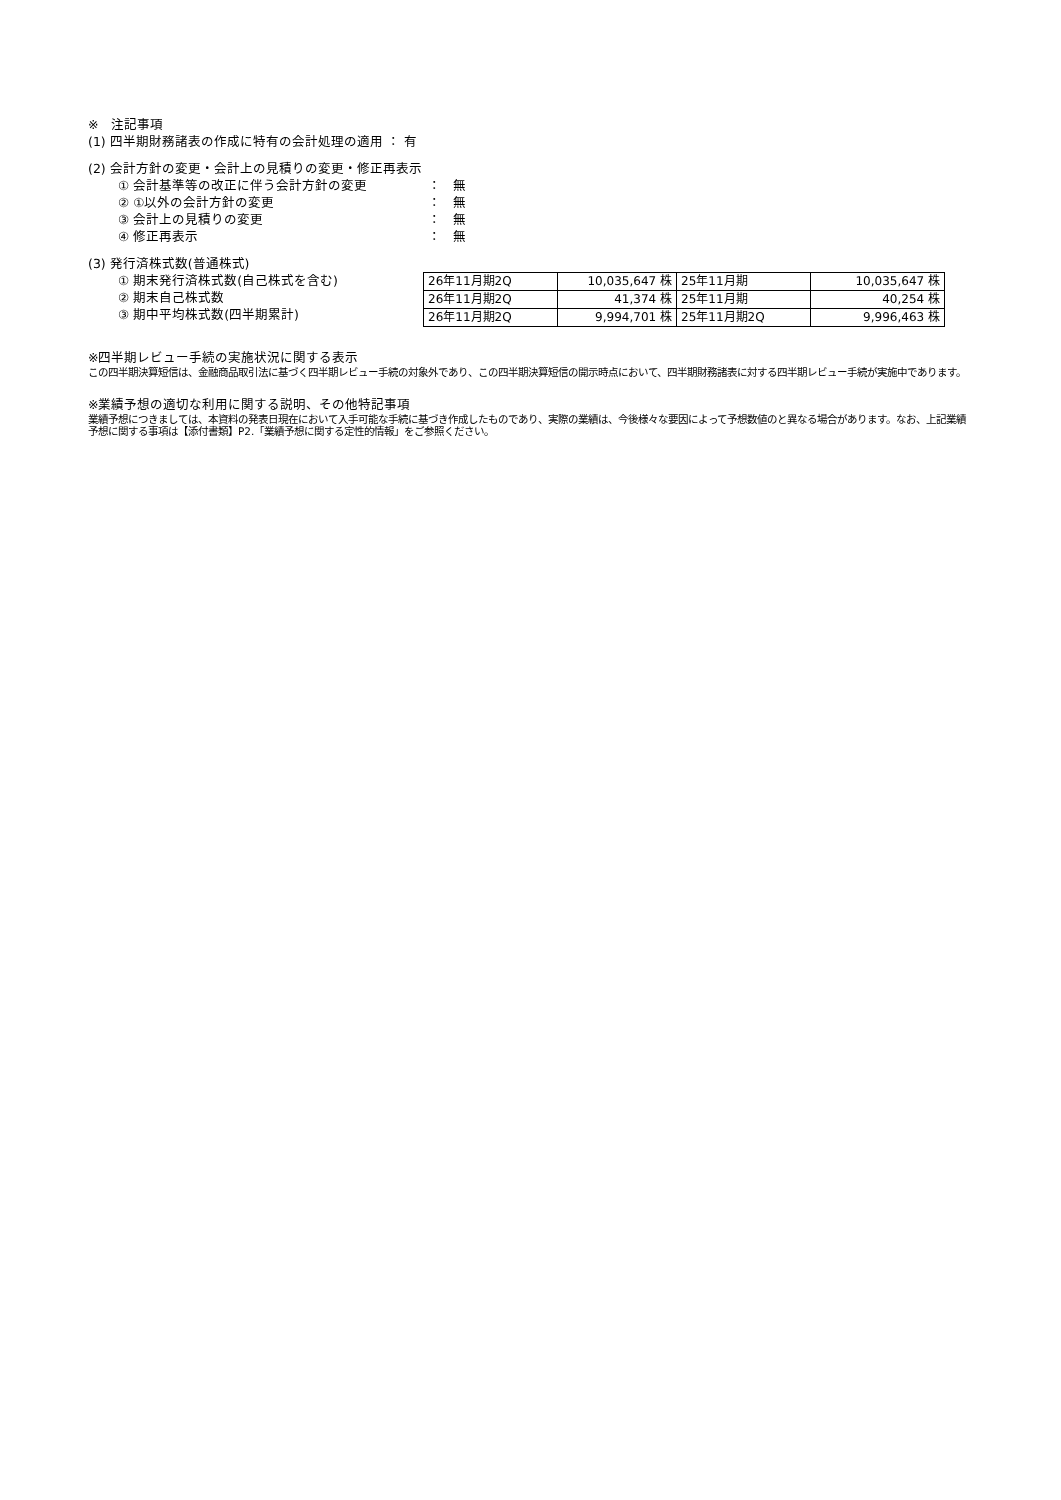※　注記事項
(1) 四半期財務諸表の作成に特有の会計処理の適用 ： 有
(2) 会計方針の変更・会計上の見積りの変更・修正再表示
① 会計基準等の改正に伴う会計方針の変更 ： 無
② ①以外の会計方針の変更 ： 無
③ 会計上の見積りの変更 ： 無
④ 修正再表示 ： 無
(3) 発行済株式数(普通株式)
① 期末発行済株式数(自己株式を含む)
② 期末自己株式数
③ 期中平均株式数(四半期累計)
| 26年11月期2Q | 10,035,647 株 | 25年11月期 | 10,035,647 株 |
| 26年11月期2Q | 41,374 株 | 25年11月期 | 40,254 株 |
| 26年11月期2Q | 9,994,701 株 | 25年11月期2Q | 9,996,463 株 |
※四半期レビュー手続の実施状況に関する表示
この四半期決算短信は、金融商品取引法に基づく四半期レビュー手続の対象外であり、この四半期決算短信の開示時点において、四半期財務諸表に対する四半期レビュー手続が実施中であります。
※業績予想の適切な利用に関する説明、その他特記事項
業績予想につきましては、本資料の発表日現在において入手可能な手続に基づき作成したものであり、実際の業績は、今後様々な要因によって予想数値のと異なる場合があります。なお、上記業績予想に関する事項は【添付書類】P2.「業績予想に関する定性的情報」をご参照ください。